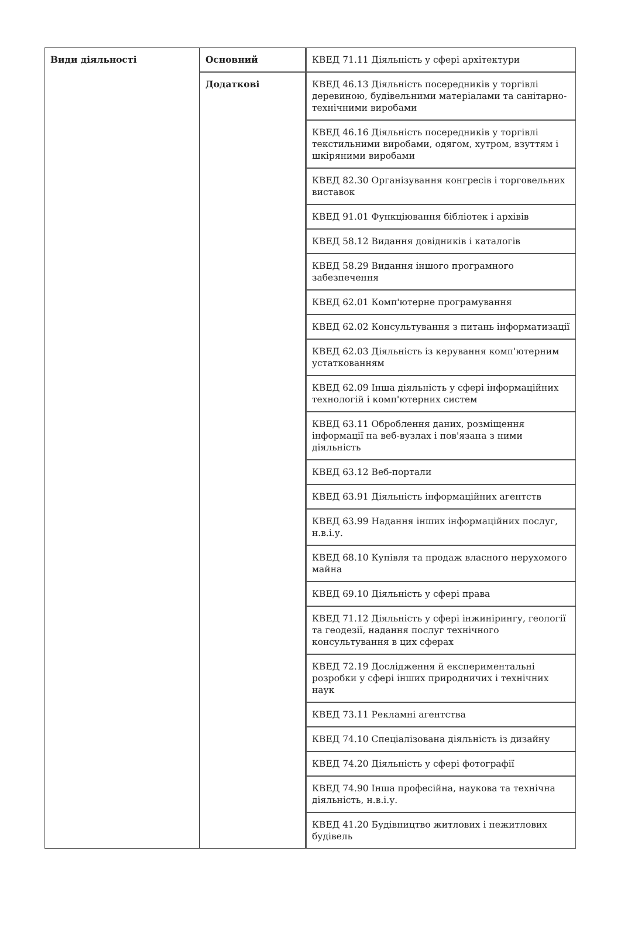| Види діяльності | Основний | КВЕД 71.11 Діяльність у сфері архітектури |
| | Додаткові | КВЕД 46.13 Діяльність посередників у торгівлі деревиною, будівельними матеріалами та санітарно-технічними виробами |
| | | КВЕД 46.16 Діяльність посередників у торгівлі текстильними виробами, одягом, хутром, взуттям і шкіряними виробами |
| | | КВЕД 82.30 Організування конгресів і торговельних виставок |
| | | КВЕД 91.01 Функціювання бібліотек і архівів |
| | | КВЕД 58.12 Видання довідників і каталогів |
| | | КВЕД 58.29 Видання іншого програмного забезпечення |
| | | КВЕД 62.01 Комп'ютерне програмування |
| | | КВЕД 62.02 Консультування з питань інформатизації |
| | | КВЕД 62.03 Діяльність із керування комп'ютерним устаткованням |
| | | КВЕД 62.09 Інша діяльність у сфері інформаційних технологій і комп'ютерних систем |
| | | КВЕД 63.11 Оброблення даних, розміщення інформації на веб-вузлах і пов'язана з ними діяльність |
| | | КВЕД 63.12 Веб-портали |
| | | КВЕД 63.91 Діяльність інформаційних агентств |
| | | КВЕД 63.99 Надання інших інформаційних послуг, н.в.і.у. |
| | | КВЕД 68.10 Купівля та продаж власного нерухомого майна |
| | | КВЕД 69.10 Діяльність у сфері права |
| | | КВЕД 71.12 Діяльність у сфері інжинірингу, геології та геодезії, надання послуг технічного консультування в цих сферах |
| | | КВЕД 72.19 Дослідження й експериментальні розробки у сфері інших природничих і технічних наук |
| | | КВЕД 73.11 Рекламні агентства |
| | | КВЕД 74.10 Спеціалізована діяльність із дизайну |
| | | КВЕД 74.20 Діяльність у сфері фотографії |
| | | КВЕД 74.90 Інша професійна, наукова та технічна діяльність, н.в.і.у. |
| | | КВЕД 41.20 Будівництво житлових і нежитлових будівель |